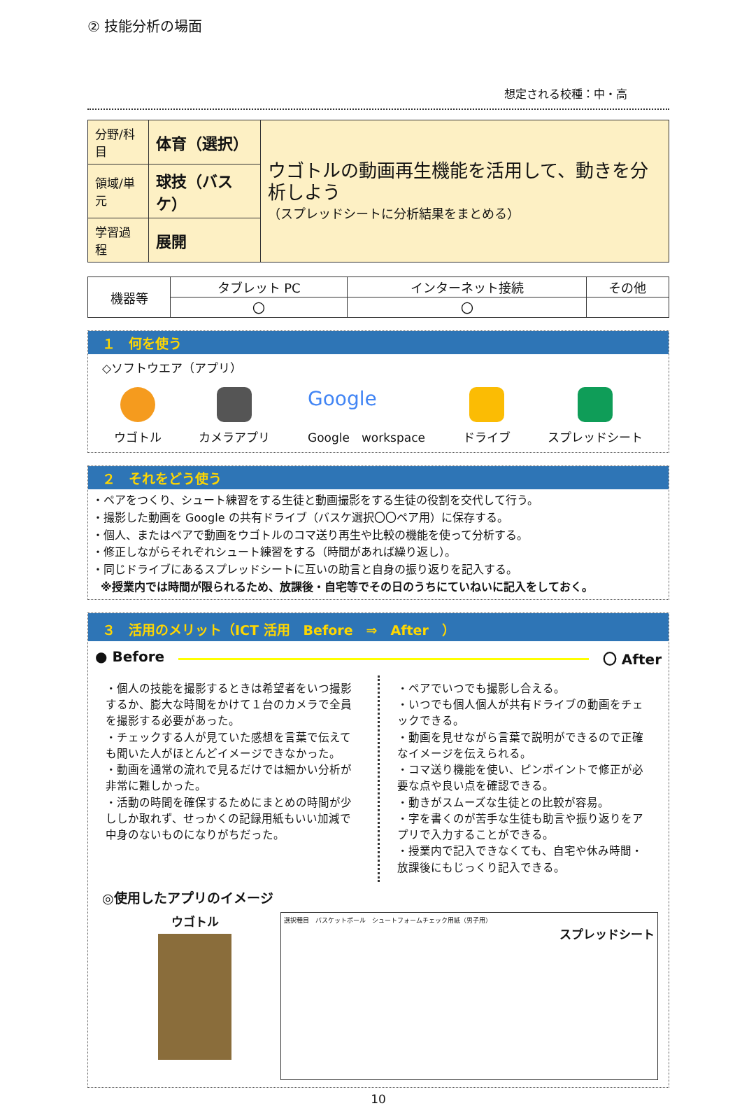② 技能分析の場面
想定される校種：中・高
| 分野/科目 | 体育（選択） | ウゴトルの動画再生機能を活用して、動きを分析しよう （スプレッドシートに分析結果をまとめる） |
| 領域/単元 | 球技（バスケ） | |
| 学習過程 | 展開 | |
| 機器等 | タブレット PC | インターネット接続 | その他 |
| | 〇 | 〇 | |
１　何を使う
◇ソフトウエア（アプリ）
ウゴトル カメラアプリ
Google
Google　workspace
ドライブ スプレッドシート
２　それをどう使う
・ペアをつくり、シュート練習をする生徒と動画撮影をする生徒の役割を交代して行う。
・撮影した動画を Google の共有ドライブ（バスケ選択〇〇ペア用）に保存する。
・個人、またはペアで動画をウゴトルのコマ送り再生や比較の機能を使って分析する。
・修正しながらそれぞれシュート練習をする（時間があれば繰り返し）。
・同じドライブにあるスプレッドシートに互いの助言と自身の振り返りを記入する。
※授業内では時間が限られるため、放課後・自宅等でその日のうちにていねいに記入をしておく。
３　活用のメリット（ICT 活用　Before　⇒　After　）
● Before 〇 After
・個人の技能を撮影するときは希望者をいつ撮影するか、膨大な時間をかけて１台のカメラで全員を撮影する必要があった。
・チェックする人が見ていた感想を言葉で伝えても聞いた人がほとんどイメージできなかった。
・動画を通常の流れで見るだけでは細かい分析が非常に難しかった。
・活動の時間を確保するためにまとめの時間が少ししか取れず、せっかくの記録用紙もいい加減で中身のないものになりがちだった。
・ペアでいつでも撮影し合える。
・いつでも個人個人が共有ドライブの動画をチェックできる。
・動画を見せながら言葉で説明ができるので正確なイメージを伝えられる。
・コマ送り機能を使い、ピンポイントで修正が必要な点や良い点を確認できる。
・動きがスムーズな生徒との比較が容易。
・字を書くのが苦手な生徒も助言や振り返りをアプリで入力することができる。
・授業内で記入できなくても、自宅や休み時間・放課後にもじっくり記入できる。
◎使用したアプリのイメージ
ウゴトル
選択種目　バスケットボール　シュートフォームチェック用紙（男子用）
スプレッドシート
10